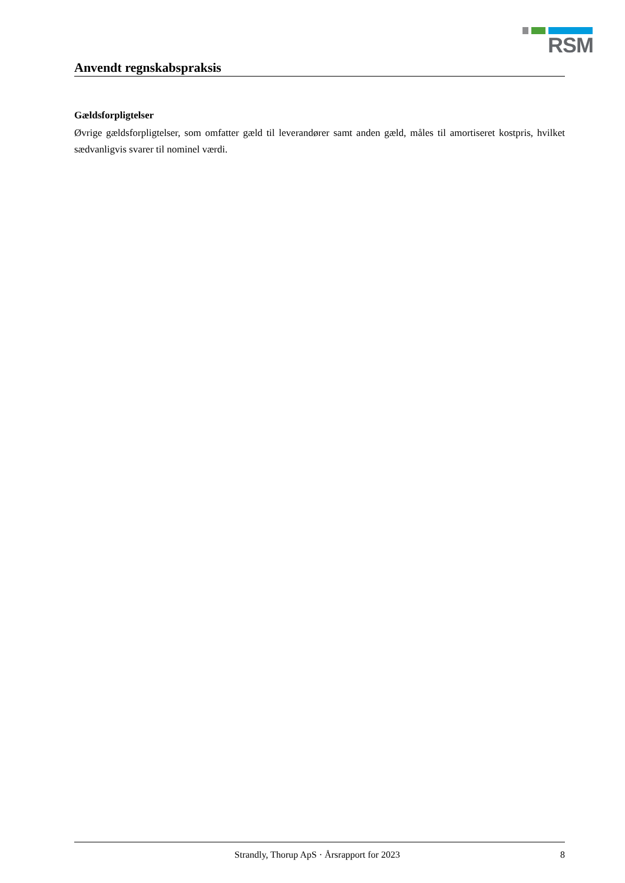RSM
Anvendt regnskabspraksis
Gældsforpligtelser
Øvrige gældsforpligtelser, som omfatter gæld til leverandører samt anden gæld, måles til amortiseret kostpris, hvilket sædvanligvis svarer til nominel værdi.
Strandly, Thorup ApS · Årsrapport for 2023 8